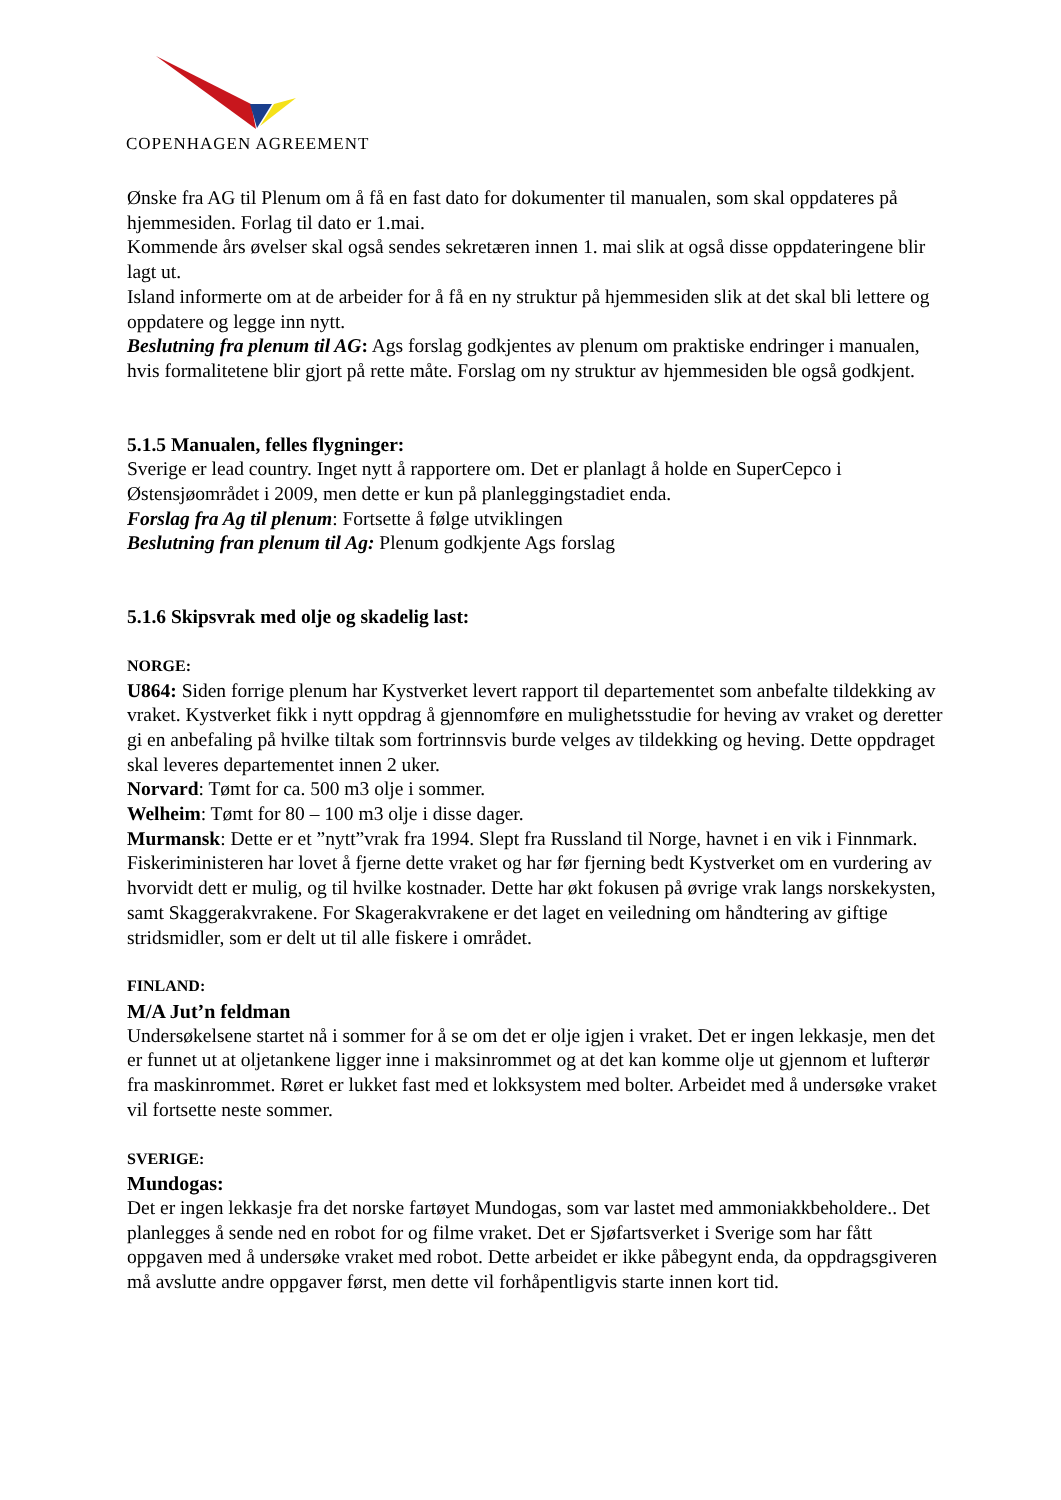COPENHAGEN AGREEMENT
Ønske fra AG til Plenum om å få en fast dato for dokumenter til manualen, som skal oppdateres på hjemmesiden. Forlag til dato er 1.mai.
Kommende års øvelser skal også sendes sekretæren innen 1. mai slik at også disse oppdateringene blir lagt ut.
Island informerte om at de arbeider for å få en ny struktur på hjemmesiden slik at det skal bli lettere og oppdatere og legge inn nytt.
Beslutning fra plenum til AG: Ags forslag godkjentes av plenum om praktiske endringer i manualen, hvis formalitetene blir gjort på rette måte. Forslag om ny struktur av hjemmesiden ble også godkjent.
5.1.5 Manualen, felles flygninger:
Sverige er lead country. Inget nytt å rapportere om. Det er planlagt å holde en SuperCepco i Østensjøområdet i 2009, men dette er kun på planleggingstadiet enda.
Forslag fra Ag til plenum: Fortsette å følge utviklingen
Beslutning fran plenum til Ag: Plenum godkjente Ags forslag
5.1.6 Skipsvrak med olje og skadelig last:
NORGE:
U864: Siden forrige plenum har Kystverket levert rapport til departementet som anbefalte tildekking av vraket. Kystverket fikk i nytt oppdrag å gjennomføre en mulighetsstudie for heving av vraket og deretter gi en anbefaling på hvilke tiltak som fortrinnsvis burde velges av tildekking og heving. Dette oppdraget skal leveres departementet innen 2 uker.
Norvard: Tømt for ca. 500 m3 olje i sommer.
Welheim: Tømt for 80 – 100 m3 olje i disse dager.
Murmansk: Dette er et ”nytt”vrak fra 1994. Slept fra Russland til Norge, havnet i en vik i Finnmark. Fiskeriministeren har lovet å fjerne dette vraket og har før fjerning bedt Kystverket om en vurdering av hvorvidt dett er mulig, og til hvilke kostnader. Dette har økt fokusen på øvrige vrak langs norskekysten, samt Skaggerakvrakene. For Skagerakvrakene er det laget en veiledning om håndtering av giftige stridsmidler, som er delt ut til alle fiskere i området.
FINLAND:
M/A Jut’n feldman
Undersøkelsene startet nå i sommer for å se om det er olje igjen i vraket. Det er ingen lekkasje, men det er funnet ut at oljetankene ligger inne i maksinrommet og at det kan komme olje ut gjennom et lufterør fra maskinrommet. Røret er lukket fast med et lokksystem med bolter. Arbeidet med å undersøke vraket vil fortsette neste sommer.
SVERIGE:
Mundogas:
Det er ingen lekkasje fra det norske fartøyet Mundogas, som var lastet med ammoniakkbeholdere.. Det planlegges å sende ned en robot for og filme vraket. Det er Sjøfartsverket i Sverige som har fått oppgaven med å undersøke vraket med robot. Dette arbeidet er ikke påbegynt enda, da oppdragsgiveren må avslutte andre oppgaver først, men dette vil forhåpentligvis starte innen kort tid.